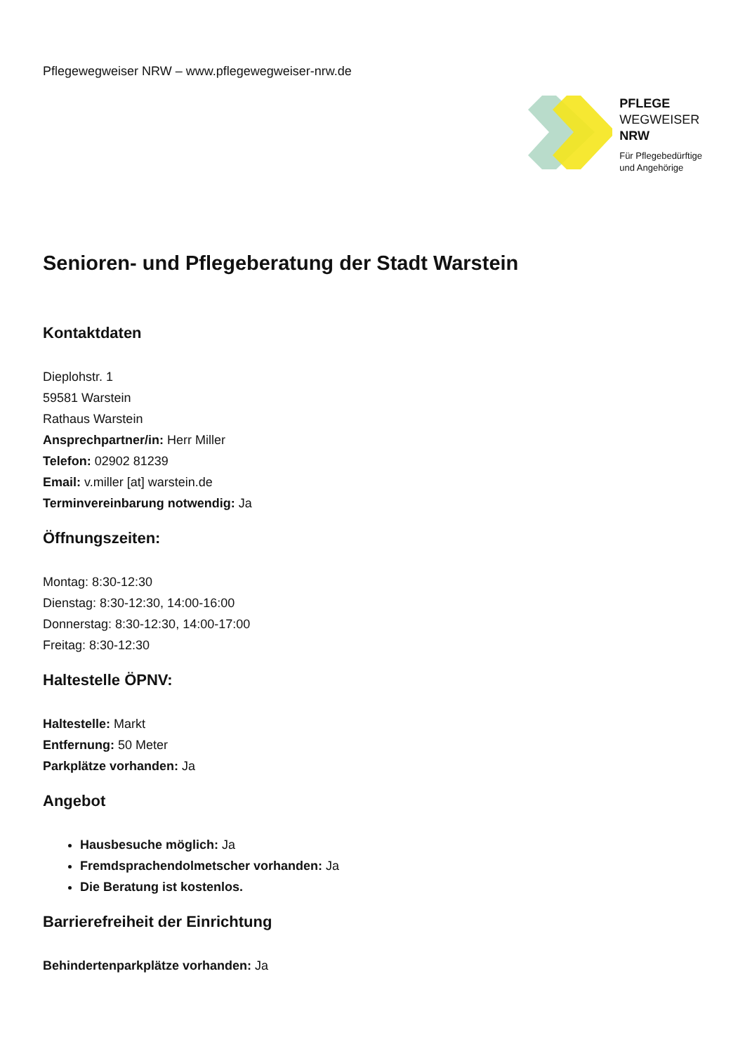Pflegewegweiser NRW – www.pflegewegweiser-nrw.de
PFLEGE
WEGWEISER
NRW
Für Pflegebedürftige
und Angehörige
Senioren- und Pflegeberatung der Stadt Warstein
Kontaktdaten
Dieplohstr. 1
59581 Warstein
Rathaus Warstein
Ansprechpartner/in: Herr Miller
Telefon: 02902 81239
Email: v.miller [at] warstein.de
Terminvereinbarung notwendig: Ja
Öffnungszeiten:
Montag: 8:30-12:30
Dienstag: 8:30-12:30, 14:00-16:00
Donnerstag: 8:30-12:30, 14:00-17:00
Freitag: 8:30-12:30
Haltestelle ÖPNV:
Haltestelle: Markt
Entfernung: 50 Meter
Parkplätze vorhanden: Ja
Angebot
Hausbesuche möglich: Ja
Fremdsprachendolmetscher vorhanden: Ja
Die Beratung ist kostenlos.
Barrierefreiheit der Einrichtung
Behindertenparkplätze vorhanden: Ja